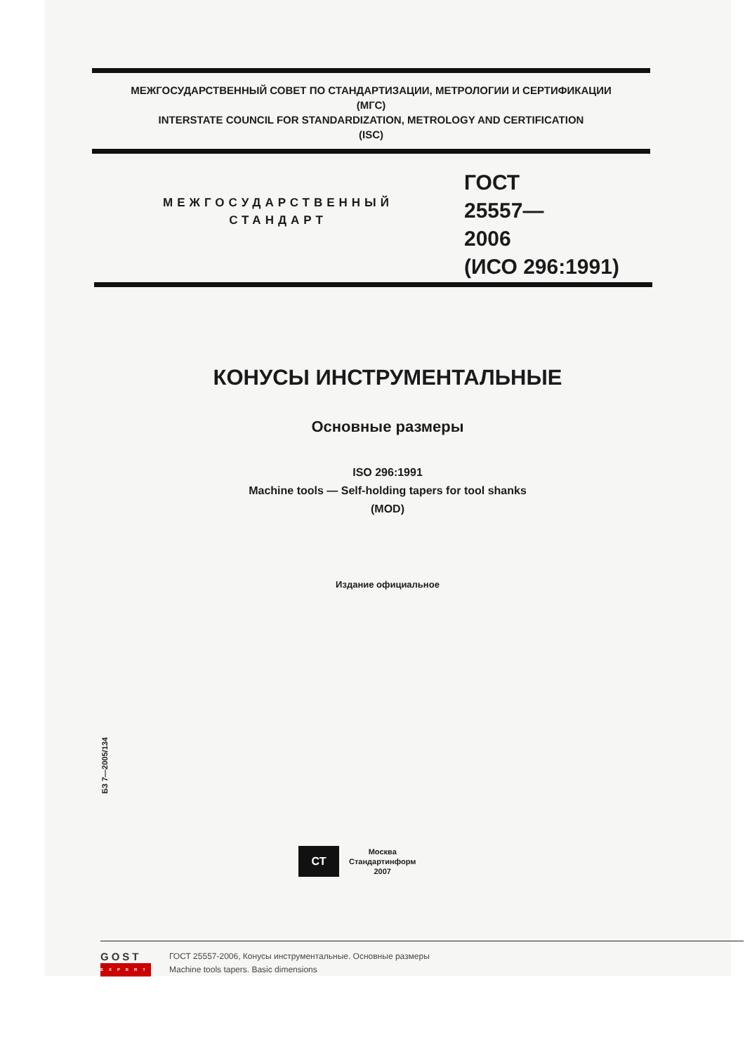МЕЖГОСУДАРСТВЕННЫЙ СОВЕТ ПО СТАНДАРТИЗАЦИИ, МЕТРОЛОГИИ И СЕРТИФИКАЦИИ
(МГС)
INTERSTATE COUNCIL FOR STANDARDIZATION, METROLOGY AND CERTIFICATION
(ISC)
МЕЖГОСУДАРСТВЕННЫЙ
СТАНДАРТ
ГОСТ
25557—
2006
(ИСО 296:1991)
КОНУСЫ ИНСТРУМЕНТАЛЬНЫЕ
Основные размеры
ISO 296:1991
Machine tools — Self-holding tapers for tool shanks
(MOD)
Издание официальное
БЗ 7—2005/134
СТ
Москва
Стандартинформ
2007
GOST
EXPERT
ГОСТ 25557-2006, Конусы инструментальные. Основные размеры
Machine tools tapers. Basic dimensions